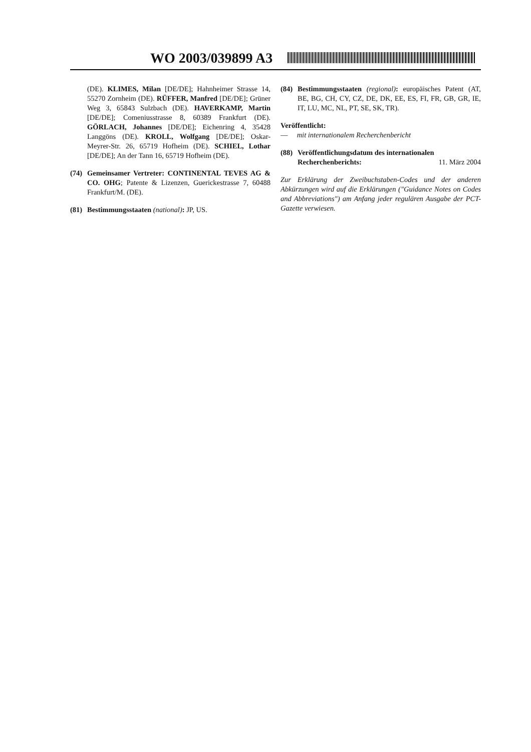WO 2003/039899 A3
(DE). KLIMES, Milan [DE/DE]; Hahnheimer Strasse 14, 55270 Zornheim (DE). RÜFFER, Manfred [DE/DE]; Grüner Weg 3, 65843 Sulzbach (DE). HAVERKAMP, Martin [DE/DE]; Comeniusstrasse 8, 60389 Frankfurt (DE). GÖRLACH, Johannes [DE/DE]; Eichenring 4, 35428 Langgöns (DE). KROLL, Wolfgang [DE/DE]; Oskar-Meyrer-Str. 26, 65719 Hofheim (DE). SCHIEL, Lothar [DE/DE]; An der Tann 16, 65719 Hofheim (DE).
(74)
Gemeinsamer Vertreter: CONTINENTAL TEVES AG & CO. OHG; Patente & Lizenzen, Guerickestrasse 7, 60488 Frankfurt/M. (DE).
(81)
Bestimmungsstaaten (national): JP, US.
(84)
Bestimmungsstaaten (regional): europäisches Patent (AT, BE, BG, CH, CY, CZ, DE, DK, EE, ES, FI, FR, GB, GR, IE, IT, LU, MC, NL, PT, SE, SK, TR).
Veröffentlicht:
— mit internationalem Recherchenbericht
(88)
Veröffentlichungsdatum des internationalen
Recherchenberichts: 11. März 2004
Zur Erklärung der Zweibuchstaben-Codes und der anderen Abkürzungen wird auf die Erklärungen ("Guidance Notes on Codes and Abbreviations") am Anfang jeder regulären Ausgabe der PCT-Gazette verwiesen.